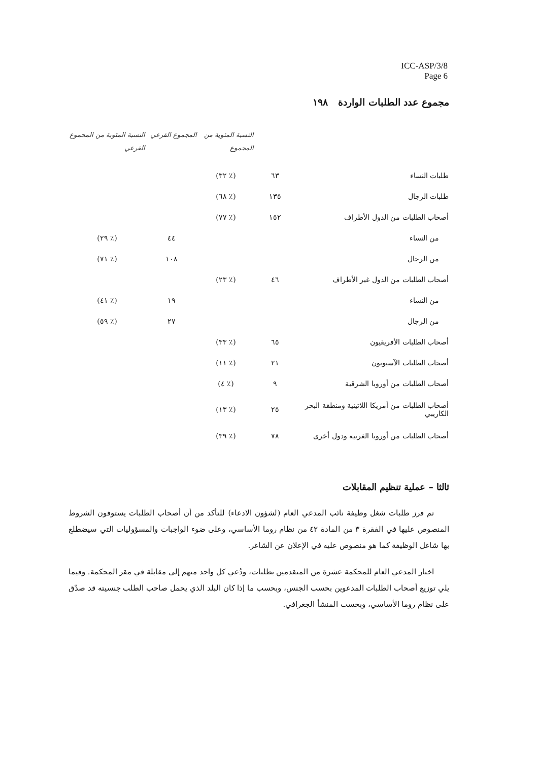ICC-ASP/3/8
Page 6
مجموع عدد الطلبات الواردة ١٩٨
| | | النسبة المئوية من المجموع | المجموع الفرعي | النسبة المئوية من المجموع الفرعي |
| --- | --- | --- | --- | --- |
| طلبات النساء | ٦٣ | (٪ ٣٢) | | |
| طلبات الرجال | ١٣٥ | (٪ ٦٨) | | |
| أصحاب الطلبات من الدول الأطراف | ١٥٢ | (٪ ٧٧) | | |
| من النساء | | | ٤٤ | (٪ ٢٩) |
| من الرجال | | | ١٠٨ | (٪ ٧١) |
| أصحاب الطلبات من الدول غير الأطراف | ٤٦ | (٪ ٢٣) | | |
| من النساء | | | ١٩ | (٪ ٤١) |
| من الرجال | | | ٢٧ | (٪ ٥٩) |
| أصحاب الطلبات الأفريقيون | ٦٥ | (٪ ٣٣) | | |
| أصحاب الطلبات الآسيويون | ٢١ | (٪ ١١) | | |
| أصحاب الطلبات من أوروبا الشرقية | ٩ | (٪ ٤) | | |
| أصحاب الطلبات من أمريكا اللاتينية ومنطقة البحر الكاريبي | ٢٥ | (٪ ١٣) | | |
| أصحاب الطلبات من أوروبا الغربية ودول أخرى | ٧٨ | (٪ ٣٩) | | |
ثالثا – عملية تنظيم المقابلات
تم فرز طلبات شغل وظيفة نائب المدعي العام (لشؤون الادعاء) للتأكد من أن أصحاب الطلبات يستوفون الشروط المنصوص عليها في الفقرة ٣ من المادة ٤٢ من نظام روما الأساسي، وعلى ضوء الواجبات والمسؤوليات التي سيضطلع بها شاغل الوظيفة كما هو منصوص عليه في الإعلان عن الشاغر.
اختار المدعي العام للمحكمة عشرة من المتقدمين بطلبات، ودُعي كل واحد منهم إلى مقابلة في مقر المحكمة. وفيما يلي توزيع أصحاب الطلبات المدعوين بحسب الجنس، وبحسب ما إذا كان البلد الذي يحمل صاحب الطلب جنسيته قد صدّق على نظام روما الأساسي، وبحسب المنشأ الجغرافي.